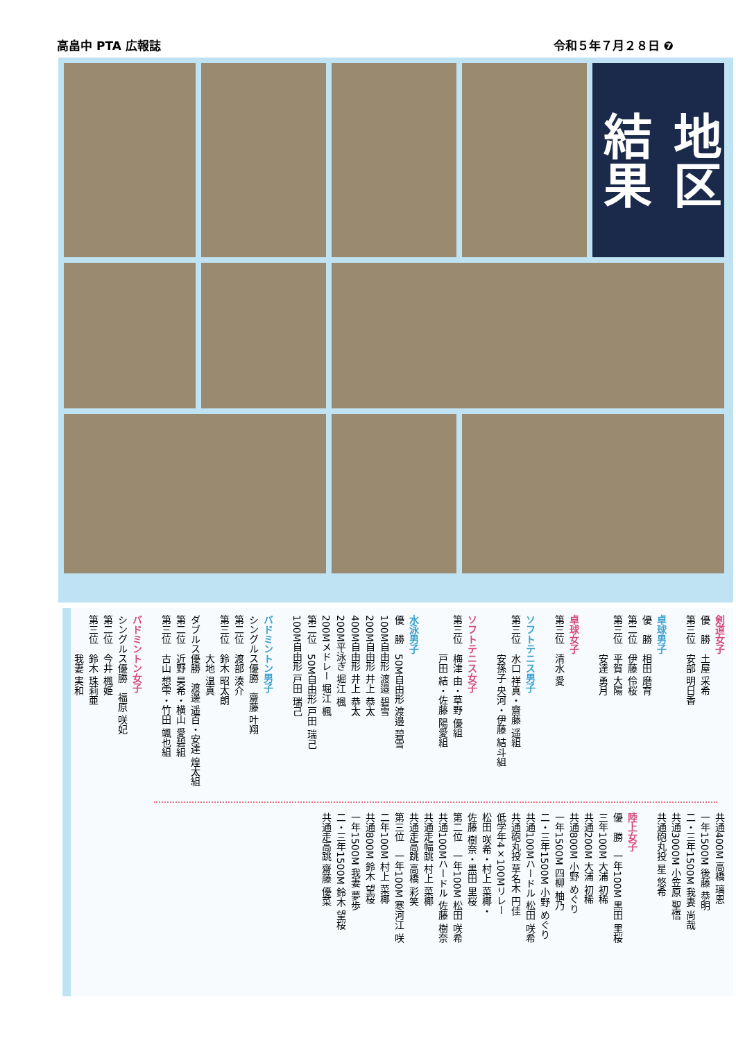高畠中 PTA 広報誌 令和５年７月２８日 ❼
地区
結果
剣道女子
優　勝　土屋 采希
第三位　安部 明日香
卓球男子
優　勝　相田 磨育
第二位　伊藤 伶桜
第三位　平賀 大陽
　　　　安達 勇月
卓球女子
第三位　清水 愛
ソフトテニス男子
第三位　水口 祥真・齋藤 遥組
　　　　安孫子 央河・伊藤 結斗組
ソフトテニス女子
第三位　梅津 由・草野 優組
　　　　戸田 結・佐藤 陽愛組
水泳男子
優　勝　50M自由形 渡邉 碧雪
100M自由形 渡邉 碧雪
200M自由形 井上 恭太
400M自由形 井上 恭太
200M平泳ぎ 堀江 楓
200Mメドレー 堀江 楓
第二位　50M自由形 戸田 瑞己
100M自由形 戸田 瑞己
バドミントン男子
シングルス優勝　齋藤 叶翔
第二位　渡部 湊介
第三位　鈴木 昭太朗
　　　　大地 温真
ダブルス優勝　渡邊 遥百・安達 煌太組
第二位　近野 昊希・横山 愛碧組
第三位　古山 想雫・竹田 颯也組
バドミントン女子
シングルス優勝　福原 咲妃
第二位　今井 楓姫
第三位　鈴木 珠莉亜
　　　　我妻 実和
共通400M 高橋 璃恩
一年1500M 後藤 恭明
二・三年1500M 我妻 尚哉
共通3000M 小笠原 聖悟
共通砲丸投 星 悠希
陸上女子
優　勝　一年100M 黒田 里桜
三年100M 大浦 初稀
共通200M 大浦 初稀
共通800M 小野 めぐり
一年1500M 四柳 柚乃
二・三年1500M 小野 めぐり
共通100Mハードル 松田 咲希
共通砲丸投 草名木 円佳
低学年4×100Mリレー
松田 咲希・村上 菜椰・
佐藤 樹奈・黒田 里桜
第二位　一年100M 松田 咲希
共通100Mハードル 佐藤 樹奈
共通走幅跳 村上 菜椰
共通走高跳 高橋 彩笑
第三位　一年100M 寒河江 咲
二年100M 村上 菜椰
共通800M 鈴木 望桜
一年1500M 我妻 夢歩
二・三年1500M 鈴木 望桜
共通走高跳 齋藤 優菜